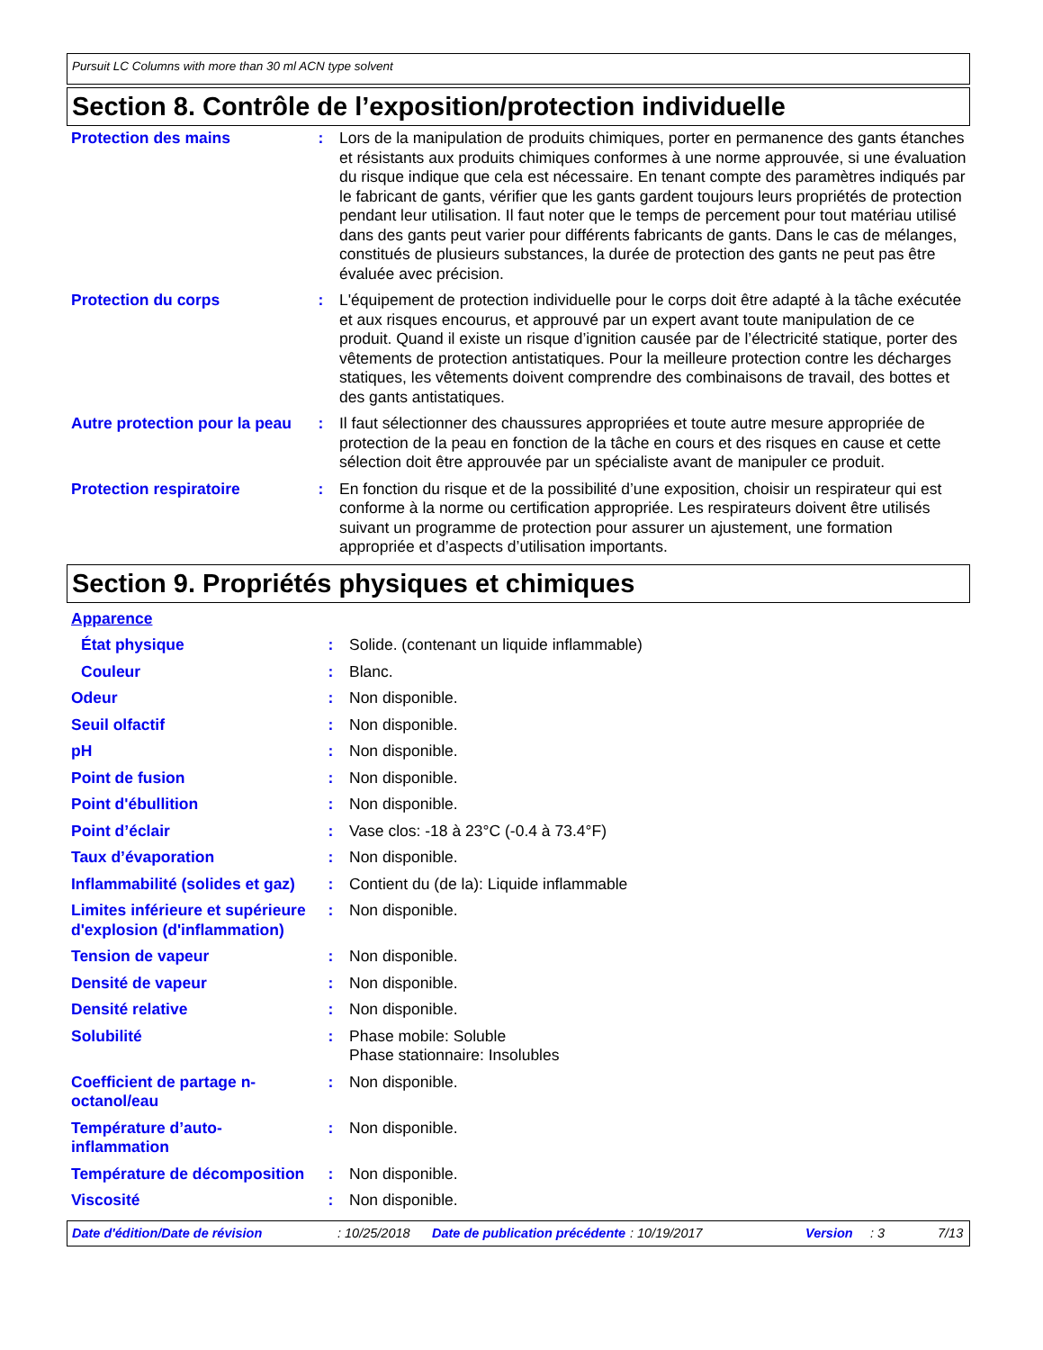Pursuit LC Columns with more than 30 ml ACN type solvent
Section 8. Contrôle de l’exposition/protection individuelle
| Protection des mains | : | Lors de la manipulation de produits chimiques, porter en permanence des gants étanches et résistants aux produits chimiques conformes à une norme approuvée, si une évaluation du risque indique que cela est nécessaire. En tenant compte des paramètres indiqués par le fabricant de gants, vérifier que les gants gardent toujours leurs propriétés de protection pendant leur utilisation. Il faut noter que le temps de percement pour tout matériau utilisé dans des gants peut varier pour différents fabricants de gants. Dans le cas de mélanges, constitués de plusieurs substances, la durée de protection des gants ne peut pas être évaluée avec précision. |
| Protection du corps | : | L'équipement de protection individuelle pour le corps doit être adapté à la tâche exécutée et aux risques encourus, et approuvé par un expert avant toute manipulation de ce produit. Quand il existe un risque d’ignition causée par de l’électricité statique, porter des vêtements de protection antistatiques. Pour la meilleure protection contre les décharges statiques, les vêtements doivent comprendre des combinaisons de travail, des bottes et des gants antistatiques. |
| Autre protection pour la peau | : | Il faut sélectionner des chaussures appropriées et toute autre mesure appropriée de protection de la peau en fonction de la tâche en cours et des risques en cause et cette sélection doit être approuvée par un spécialiste avant de manipuler ce produit. |
| Protection respiratoire | : | En fonction du risque et de la possibilité d’une exposition, choisir un respirateur qui est conforme à la norme ou certification appropriée. Les respirateurs doivent être utilisés suivant un programme de protection pour assurer un ajustement, une formation appropriée et d’aspects d’utilisation importants. |
Section 9. Propriétés physiques et chimiques
| Apparence | | |
| État physique | : | Solide. (contenant un liquide inflammable) |
| Couleur | : | Blanc. |
| Odeur | : | Non disponible. |
| Seuil olfactif | : | Non disponible. |
| pH | : | Non disponible. |
| Point de fusion | : | Non disponible. |
| Point d'ébullition | : | Non disponible. |
| Point d’éclair | : | Vase clos: -18 à 23°C (-0.4 à 73.4°F) |
| Taux d’évaporation | : | Non disponible. |
| Inflammabilité (solides et gaz) | : | Contient du (de la): Liquide inflammable |
| Limites inférieure et supérieure d'explosion (d'inflammation) | : | Non disponible. |
| Tension de vapeur | : | Non disponible. |
| Densité de vapeur | : | Non disponible. |
| Densité relative | : | Non disponible. |
| Solubilité | : | Phase mobile: Soluble Phase stationnaire: Insolubles |
| Coefficient de partage n-octanol/eau | : | Non disponible. |
| Température d’auto-inflammation | : | Non disponible. |
| Température de décomposition | : | Non disponible. |
| Viscosité | : | Non disponible. |
Date d'édition/Date de révision : 10/25/2018 Date de publication précédente : 10/19/2017 Version : 3 7/13